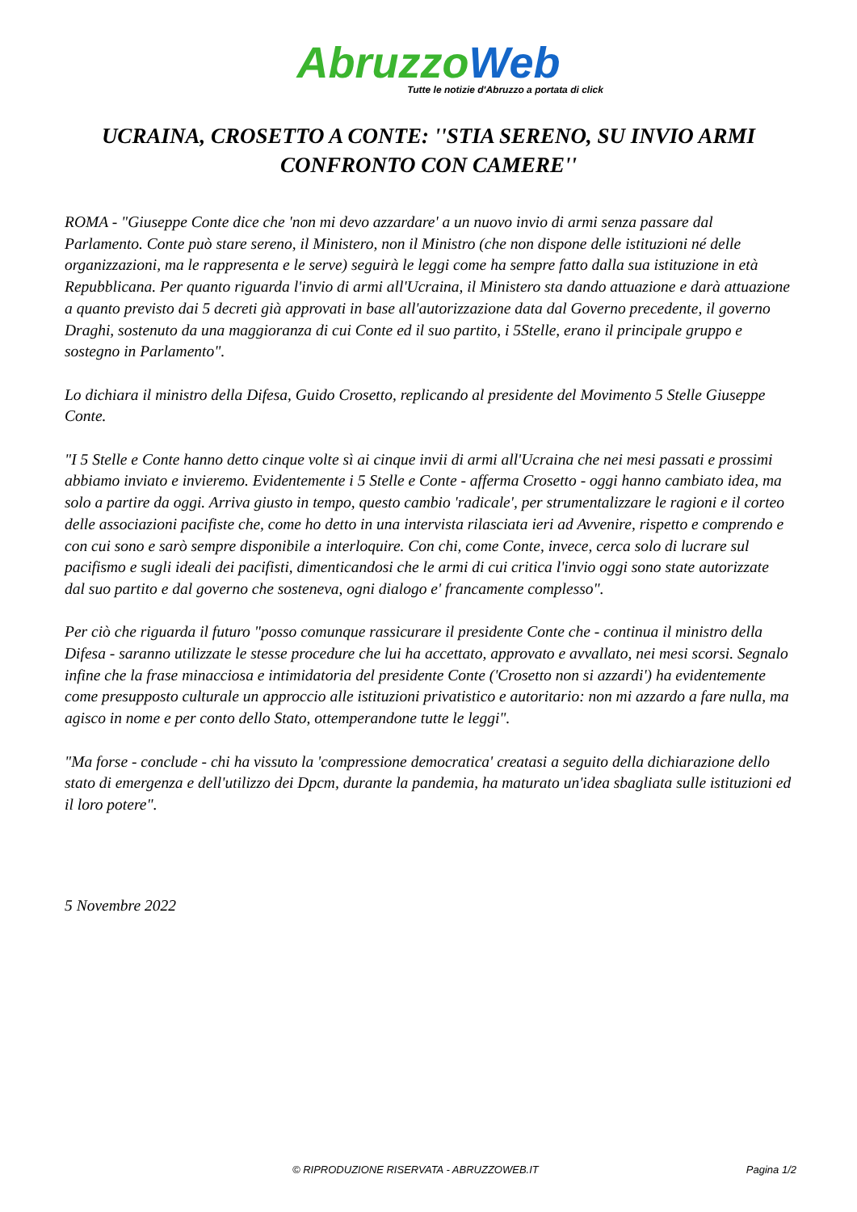Abruzzo Web
Tutte le notizie d'Abruzzo a portata di click
UCRAINA, CROSETTO A CONTE: ''STIA SERENO, SU INVIO ARMI CONFRONTO CON CAMERE''
ROMA - "Giuseppe Conte dice che 'non mi devo azzardare' a un nuovo invio di armi senza passare dal Parlamento. Conte può stare sereno, il Ministero, non il Ministro (che non dispone delle istituzioni né delle organizzazioni, ma le rappresenta e le serve) seguirà le leggi come ha sempre fatto dalla sua istituzione in età Repubblicana. Per quanto riguarda l'invio di armi all'Ucraina, il Ministero sta dando attuazione e darà attuazione a quanto previsto dai 5 decreti già approvati in base all'autorizzazione data dal Governo precedente, il governo Draghi, sostenuto da una maggioranza di cui Conte ed il suo partito, i 5Stelle, erano il principale gruppo e sostegno in Parlamento".
Lo dichiara il ministro della Difesa, Guido Crosetto, replicando al presidente del Movimento 5 Stelle Giuseppe Conte.
"I 5 Stelle e Conte hanno detto cinque volte sì ai cinque invii di armi all'Ucraina che nei mesi passati e prossimi abbiamo inviato e invieremo. Evidentemente i 5 Stelle e Conte - afferma Crosetto - oggi hanno cambiato idea, ma solo a partire da oggi. Arriva giusto in tempo, questo cambio 'radicale', per strumentalizzare le ragioni e il corteo delle associazioni pacifiste che, come ho detto in una intervista rilasciata ieri ad Avvenire, rispetto e comprendo e con cui sono e sarò sempre disponibile a interloquire. Con chi, come Conte, invece, cerca solo di lucrare sul pacifismo e sugli ideali dei pacifisti, dimenticandosi che le armi di cui critica l'invio oggi sono state autorizzate dal suo partito e dal governo che sosteneva, ogni dialogo e' francamente complesso".
Per ciò che riguarda il futuro "posso comunque rassicurare il presidente Conte che - continua il ministro della Difesa - saranno utilizzate le stesse procedure che lui ha accettato, approvato e avvallato, nei mesi scorsi. Segnalo infine che la frase minacciosa e intimidatoria del presidente Conte ('Crosetto non si azzardi') ha evidentemente come presupposto culturale un approccio alle istituzioni privatistico e autoritario: non mi azzardo a fare nulla, ma agisco in nome e per conto dello Stato, ottemperandone tutte le leggi".
"Ma forse - conclude - chi ha vissuto la 'compressione democratica' creatasi a seguito della dichiarazione dello stato di emergenza e dell'utilizzo dei Dpcm, durante la pandemia, ha maturato un'idea sbagliata sulle istituzioni ed il loro potere".
5 Novembre 2022
© RIPRODUZIONE RISERVATA - ABRUZZOWEB.IT Pagina 1/2